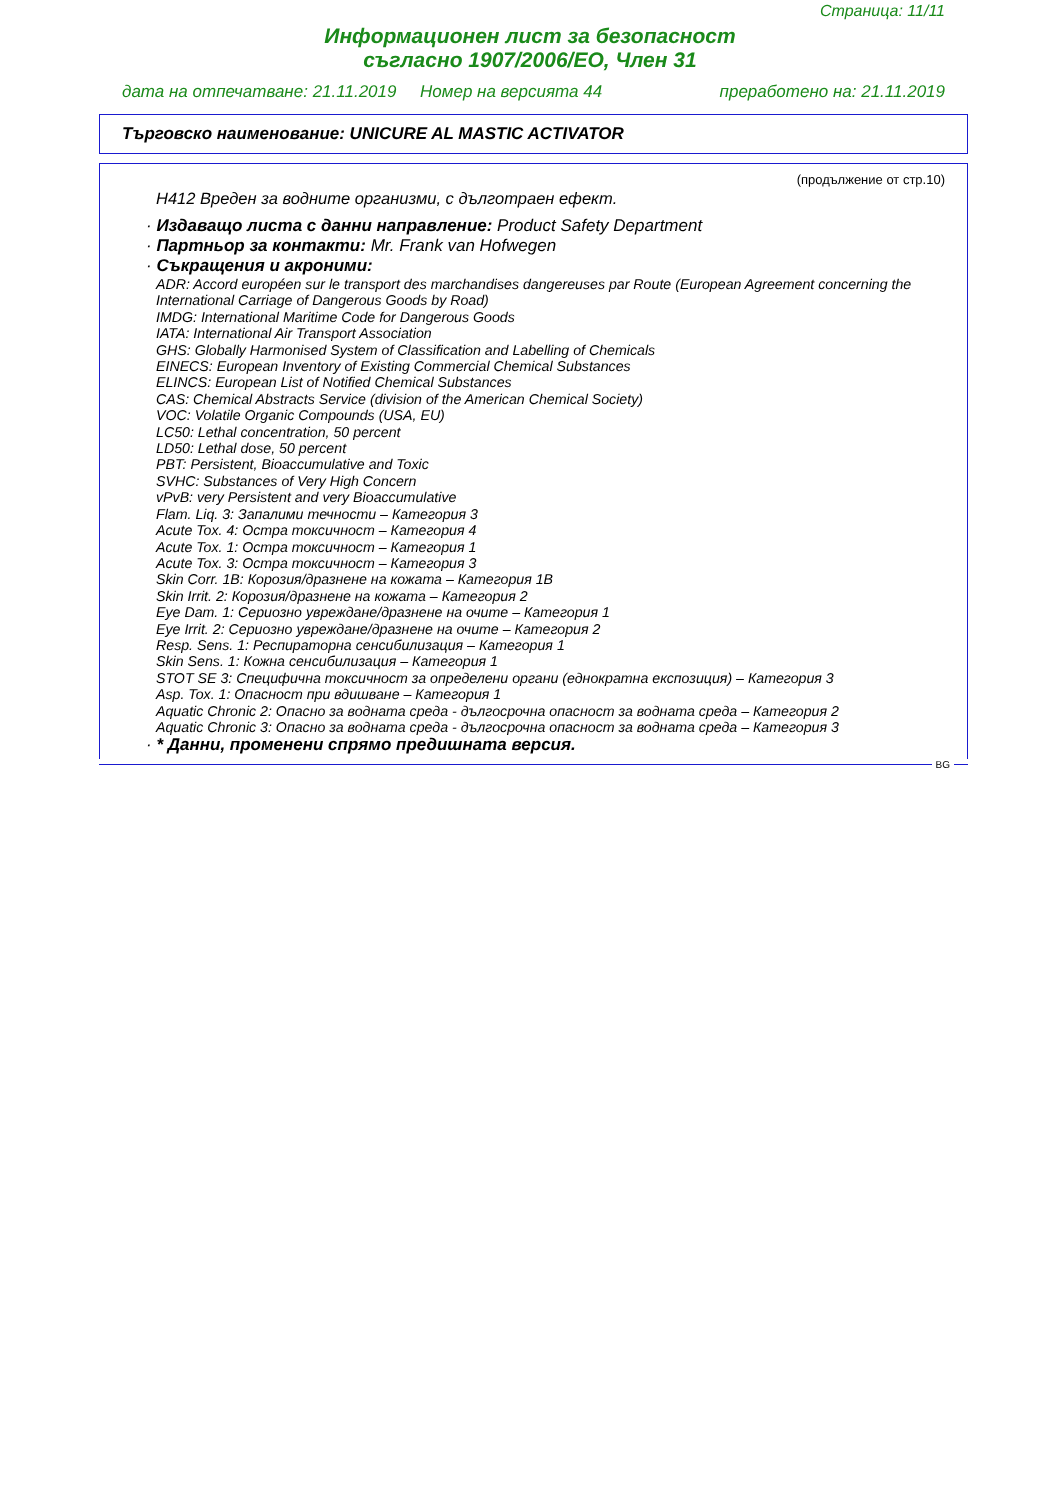Страница: 11/11
Информационен лист за безопасност
съгласно 1907/2006/ЕО, Член 31
дата на отпечатване: 21.11.2019 Номер на версията 44 преработено на: 21.11.2019
Търговско наименование: UNICURE AL MASTIC ACTIVATOR
(продължение от стр.10)
H412 Вреден за водните организми, с дълготраен ефект.
· Издаващо листа с данни направление: Product Safety Department
· Партньор за контакти: Mr. Frank van Hofwegen
· Съкращения и акроними:
ADR: Accord européen sur le transport des marchandises dangereuses par Route (European Agreement concerning the International Carriage of Dangerous Goods by Road)
IMDG: International Maritime Code for Dangerous Goods
IATA: International Air Transport Association
GHS: Globally Harmonised System of Classification and Labelling of Chemicals
EINECS: European Inventory of Existing Commercial Chemical Substances
ELINCS: European List of Notified Chemical Substances
CAS: Chemical Abstracts Service (division of the American Chemical Society)
VOC: Volatile Organic Compounds (USA, EU)
LC50: Lethal concentration, 50 percent
LD50: Lethal dose, 50 percent
PBT: Persistent, Bioaccumulative and Toxic
SVHC: Substances of Very High Concern
vPvB: very Persistent and very Bioaccumulative
Flam. Liq. 3: Запалими течности – Категория 3
Acute Tox. 4: Остра токсичност – Категория 4
Acute Tox. 1: Остра токсичност – Категория 1
Acute Tox. 3: Остра токсичност – Категория 3
Skin Corr. 1B: Корозия/дразнене на кожата – Категория 1B
Skin Irrit. 2: Корозия/дразнене на кожата – Категория 2
Eye Dam. 1: Сериозно увреждане/дразнене на очите – Категория 1
Eye Irrit. 2: Сериозно увреждане/дразнене на очите – Категория 2
Resp. Sens. 1: Респираторна сенсибилизация – Категория 1
Skin Sens. 1: Кожна сенсибилизация – Категория 1
STOT SE 3: Специфична токсичност за определени органи (еднократна експозиция) – Категория 3
Asp. Tox. 1: Опасност при вдишване – Категория 1
Aquatic Chronic 2: Опасно за водната среда - дългосрочна опасност за водната среда – Категория 2
Aquatic Chronic 3: Опасно за водната среда - дългосрочна опасност за водната среда – Категория 3
· * Данни, променени спрямо предишната версия.
BG